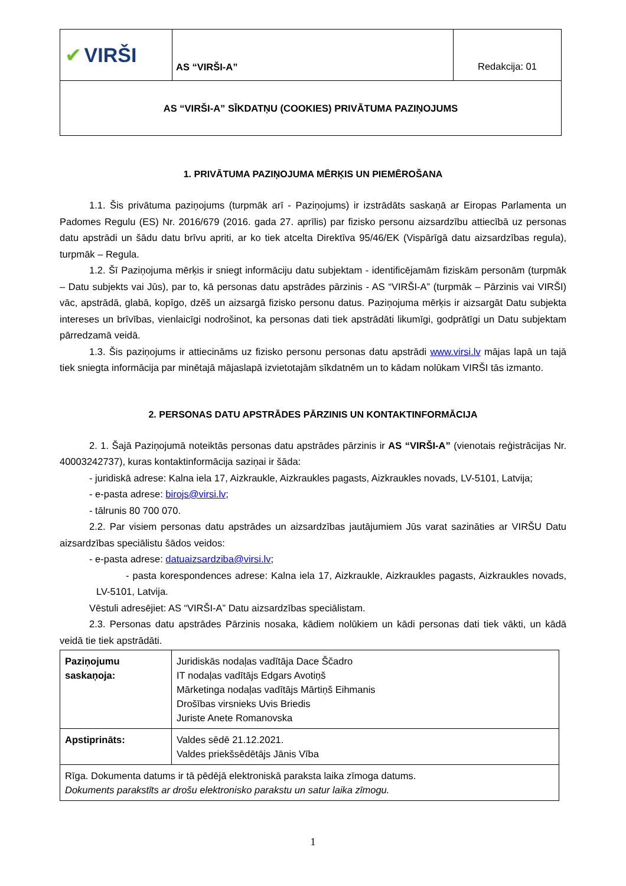| ✔ VIRŠI | AS “VIRŠI-A” | Redakcija: 01 |
| AS “VIRŠI-A” SĪKDATŅU (COOKIES) PRIVĀTUMA PAZIŅOJUMS | | |
1. PRIVĀTUMA PAZIŅOJUMA MĒRĶIS UN PIEMĒROŠANA
1.1. Šis privātuma paziņojums (turpmāk arī - Paziņojums) ir izstrādāts saskaņā ar Eiropas Parlamenta un Padomes Regulu (ES) Nr. 2016/679 (2016. gada 27. aprīlis) par fizisko personu aizsardzību attiecībā uz personas datu apstrādi un šādu datu brīvu apriti, ar ko tiek atcelta Direktīva 95/46/EK (Vispārīgā datu aizsardzības regula), turpmāk – Regula.
1.2. Šī Paziņojuma mērķis ir sniegt informāciju datu subjektam - identificējamām fiziskām personām (turpmāk – Datu subjekts vai Jūs), par to, kā personas datu apstrādes pārzinis - AS “VIRŠI-A” (turpmāk – Pārzinis vai VIRŠI) vāc, apstrādā, glabā, kopīgo, dzēš un aizsargā fizisko personu datus. Paziņojuma mērķis ir aizsargāt Datu subjekta intereses un brīvības, vienlaicīgi nodrošinot, ka personas dati tiek apstrādāti likumīgi, godprātīgi un Datu subjektam pārredzamā veidā.
1.3. Šis paziņojums ir attiecināms uz fizisko personu personas datu apstrādi www.virsi.lv mājas lapā un tajā tiek sniegta informācija par minētajā mājaslapā izvietotajām sīkdatnēm un to kādam nolūkam VIRŠI tās izmanto.
2. PERSONAS DATU APSTRĀDES PĀRZINIS UN KONTAKTINFORMĀCIJA
2. 1. Šajā Paziņojumā noteiktās personas datu apstrādes pārzinis ir AS “VIRŠI-A” (vienotais reģistrācijas Nr. 40003242737), kuras kontaktinformācija saziņai ir šāda:
- juridiskā adrese: Kalna iela 17, Aizkraukle, Aizkraukles pagasts, Aizkraukles novads, LV-5101, Latvija;
- e-pasta adrese: birojs@virsi.lv;
- tālrunis 80 700 070.
2.2. Par visiem personas datu apstrādes un aizsardzības jautājumiem Jūs varat sazināties ar VIRŠU Datu aizsardzības speciālistu šādos veidos:
- e-pasta adrese: datuaizsardziba@virsi.lv;
- pasta korespondences adrese: Kalna iela 17, Aizkraukle, Aizkraukles pagasts, Aizkraukles novads, LV-5101, Latvija.
Vēstuli adresējiet: AS “VIRŠI-A” Datu aizsardzības speciālistam.
2.3. Personas datu apstrādes Pārzinis nosaka, kādiem nolūkiem un kādi personas dati tiek vākti, un kādā veidā tie tiek apstrādāti.
| Paziņojumu saskaņoja: | Juridiskās nodaļas vadītāja Dace Ščadro IT nodaļas vadītājs Edgars Avotiņš Mārketinga nodaļas vadītājs Mārtiņš Eihmanis Drošības virsnieks Uvis Briedis Juriste Anete Romanovska |
| Apstiprināts: | Valdes sēdē 21.12.2021. Valdes priekšsēdētājs Jānis Vība |
| Rīga. Dokumenta datums ir tā pēdējā elektroniskā paraksta laika zīmoga datums. Dokuments parakstīts ar drošu elektronisko parakstu un satur laika zīmogu. | |
1